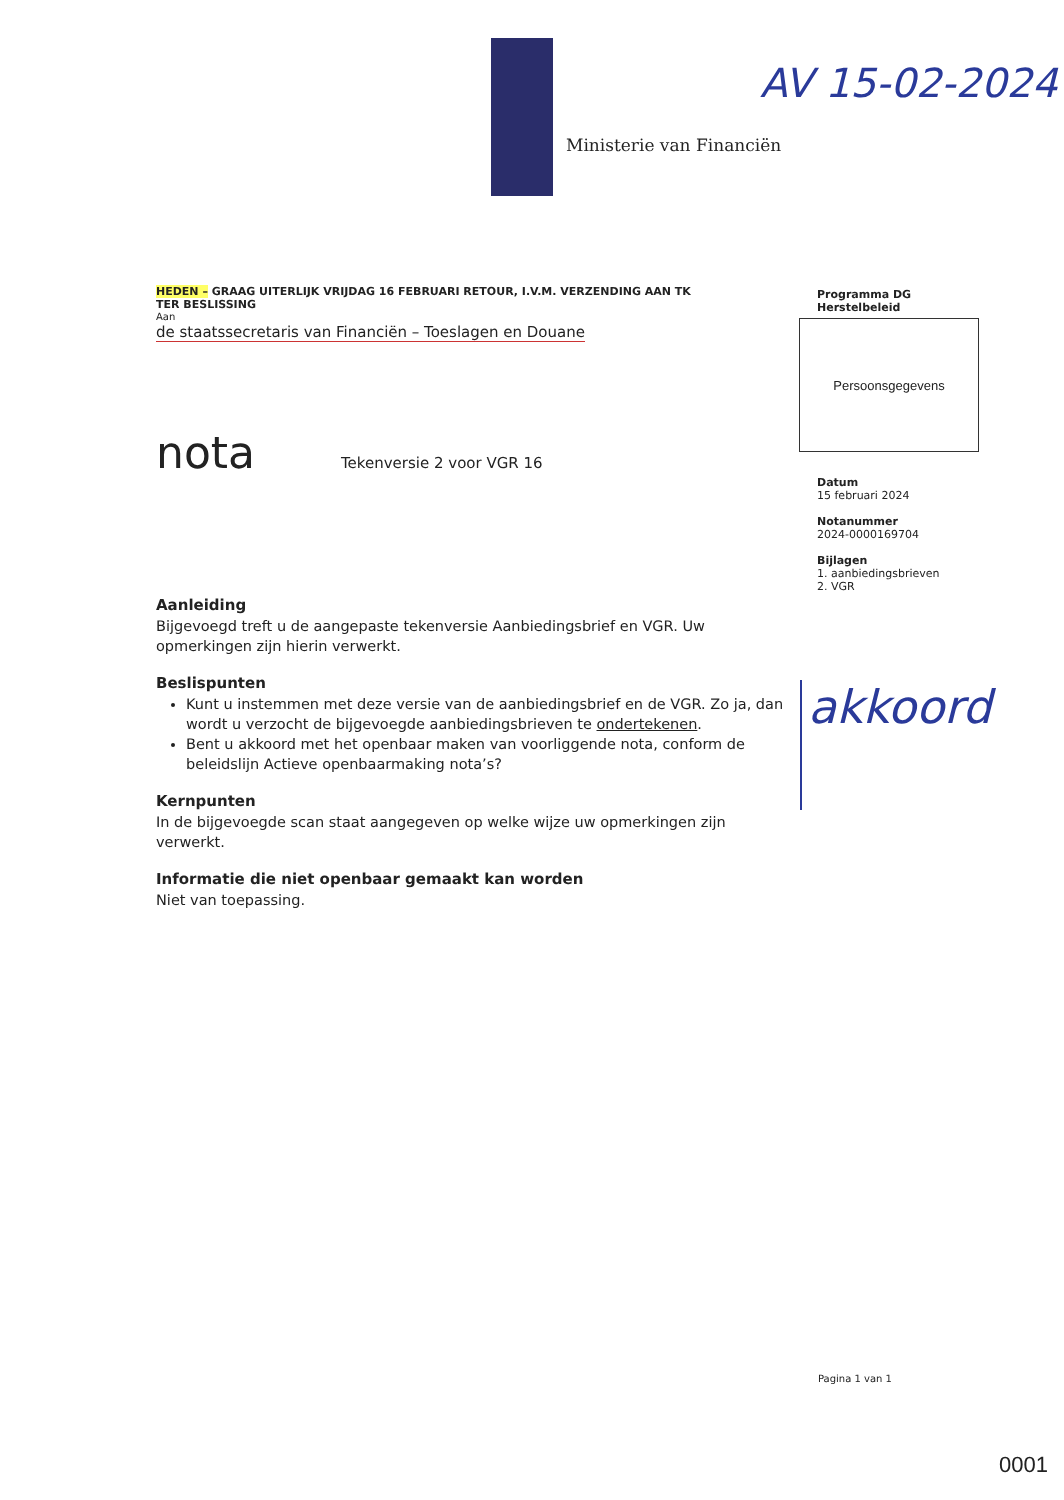Ministerie van Financiën
AV 15-02-2024
HEDEN – GRAAG UITERLIJK VRIJDAG 16 FEBRUARI RETOUR, I.V.M. VERZENDING AAN TK
TER BESLISSING
Aan
de staatssecretaris van Financiën – Toeslagen en Douane
nota Tekenversie 2 voor VGR 16
Aanleiding
Bijgevoegd treft u de aangepaste tekenversie Aanbiedingsbrief en VGR. Uw opmerkingen zijn hierin verwerkt.
Beslispunten
Kunt u instemmen met deze versie van de aanbiedingsbrief en de VGR. Zo ja, dan wordt u verzocht de bijgevoegde aanbiedingsbrieven te ondertekenen.
Bent u akkoord met het openbaar maken van voorliggende nota, conform de beleidslijn Actieve openbaarmaking nota’s?
Kernpunten
In de bijgevoegde scan staat aangegeven op welke wijze uw opmerkingen zijn verwerkt.
Informatie die niet openbaar gemaakt kan worden
Niet van toepassing.
Programma DG
Herstelbeleid
Persoonsgegevens
Datum
15 februari 2024
Notanummer
2024-0000169704
Bijlagen
1. aanbiedingsbrieven
2. VGR
akkoord
Pagina 1 van 1
0001